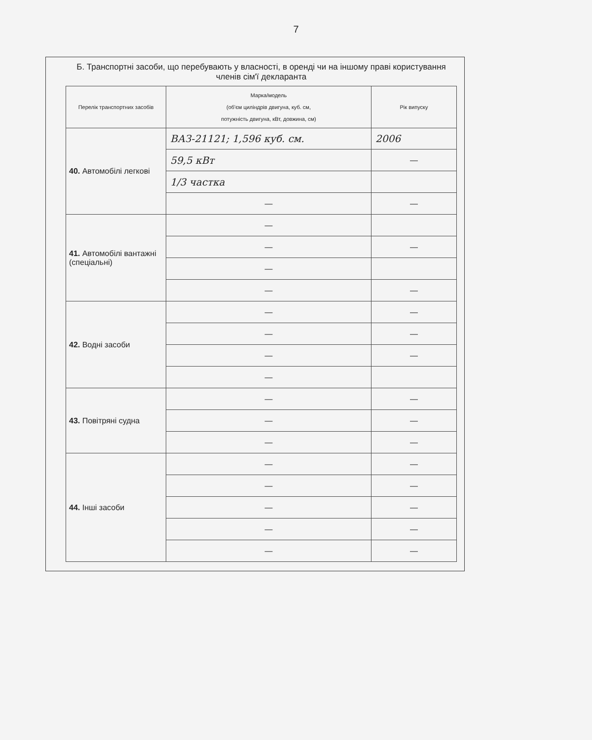7
Б. Транспортні засоби, що перебувають у власності, в оренді чи на іншому праві користування членів сім'ї декларанта
| Перелік транспортних засобів | Марка/модель (об'єм циліндрів двигуна, куб. см, потужність двигуна, кВт, довжина, см) | Рік випуску |
| --- | --- | --- |
| 40. Автомобілі легкові | ВАЗ-21121; 1,596 куб. см. | 2006 |
| | 59,5 кВт | — |
| | 1/3 частка | |
| | — | — |
| 41. Автомобілі вантажні (спеціальні) | — | |
| | — | — |
| | — | |
| | — | — |
| 42. Водні засоби | — | — |
| | — | — |
| | — | — |
| | — | |
| 43. Повітряні судна | — | — |
| | — | — |
| | — | — |
| 44. Інші засоби | — | — |
| | — | — |
| | — | — |
| | — | — |
| | — | — |